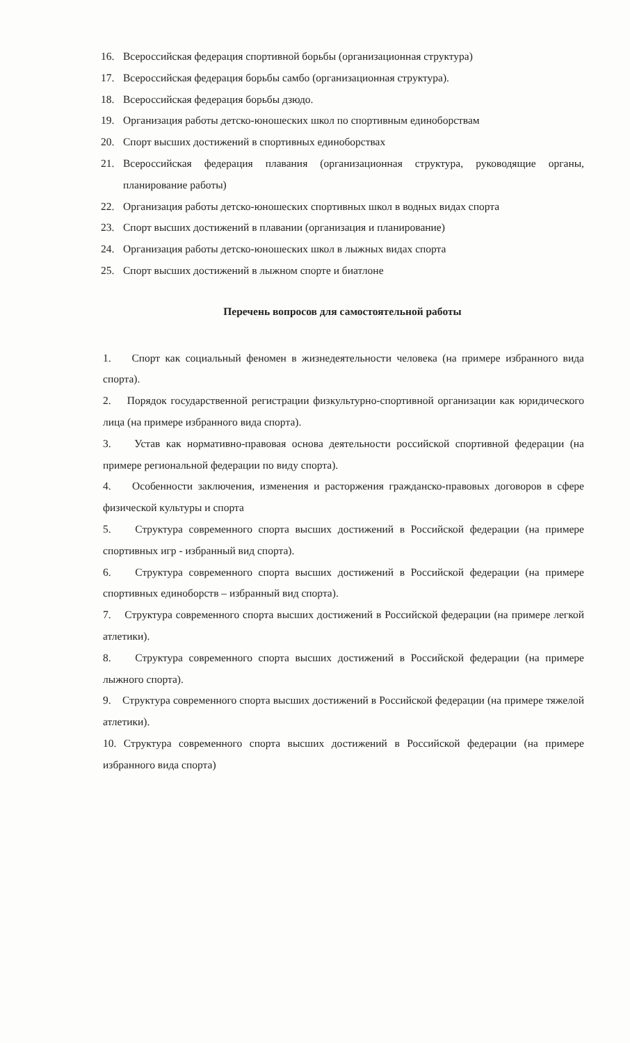16. Всероссийская федерация спортивной борьбы (организационная структура)
17. Всероссийская федерация борьбы самбо (организационная структура).
18. Всероссийская федерация борьбы дзюдо.
19. Организация работы детско-юношеских школ по спортивным единоборствам
20. Спорт высших достижений в спортивных единоборствах
21. Всероссийская федерация плавания (организационная структура, руководящие органы, планирование работы)
22. Организация работы детско-юношеских спортивных школ в водных видах спорта
23. Спорт высших достижений в плавании (организация и планирование)
24. Организация работы детско-юношеских школ в лыжных видах спорта
25. Спорт высших достижений в лыжном спорте и биатлоне
Перечень вопросов для самостоятельной работы
1. Спорт как социальный феномен в жизнедеятельности человека (на примере избранного вида спорта).
2. Порядок государственной регистрации физкультурно-спортивной организации как юридического лица (на примере избранного вида спорта).
3. Устав как нормативно-правовая основа деятельности российской спортивной федерации (на примере региональной федерации по виду спорта).
4. Особенности заключения, изменения и расторжения гражданско-правовых договоров в сфере физической культуры и спорта
5. Структура современного спорта высших достижений в Российской федерации (на примере спортивных игр - избранный вид спорта).
6. Структура современного спорта высших достижений в Российской федерации (на примере спортивных единоборств – избранный вид спорта).
7. Структура современного спорта высших достижений в Российской федерации (на примере легкой атлетики).
8. Структура современного спорта высших достижений в Российской федерации (на примере лыжного спорта).
9. Структура современного спорта высших достижений в Российской федерации (на примере тяжелой атлетики).
10. Структура современного спорта высших достижений в Российской федерации (на примере избранного вида спорта)